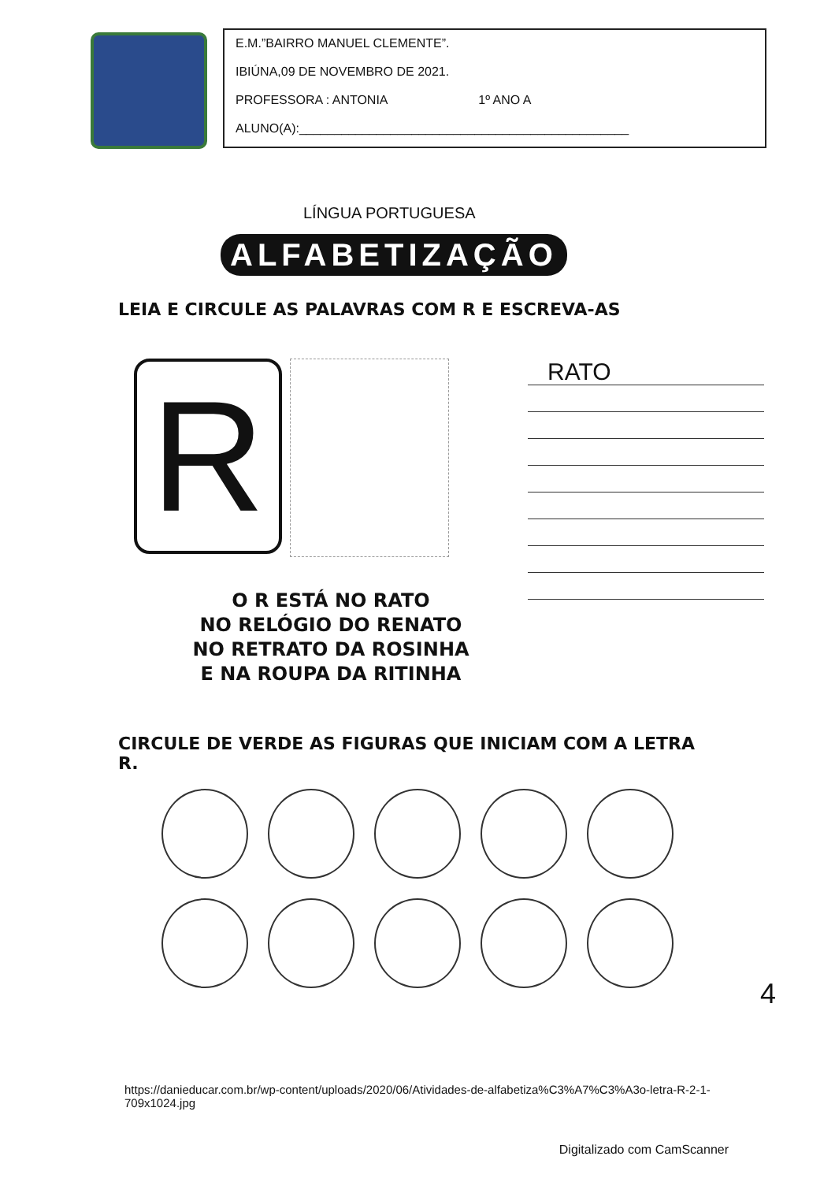E.M.”BAIRRO MANUEL CLEMENTE”.
IBIÚNA,09 DE NOVEMBRO DE 2021.
PROFESSORA : ANTONIA 1º ANO A
ALUNO(A):_______________________________________________
LÍNGUA PORTUGUESA
ALFABETIZAÇÃO
LEIA E CIRCULE AS PALAVRAS COM R E ESCREVA-AS
R
O R ESTÁ NO RATO
NO RELÓGIO DO RENATO
NO RETRATO DA ROSINHA
E NA ROUPA DA RITINHA
RATO
CIRCULE DE VERDE AS FIGURAS QUE INICIAM COM A LETRA R.
https://danieducar.com.br/wp-content/uploads/2020/06/Atividades-de-alfabetiza%C3%A7%C3%A3o-letra-R-2-1-709x1024.jpg
4
Digitalizado com CamScanner